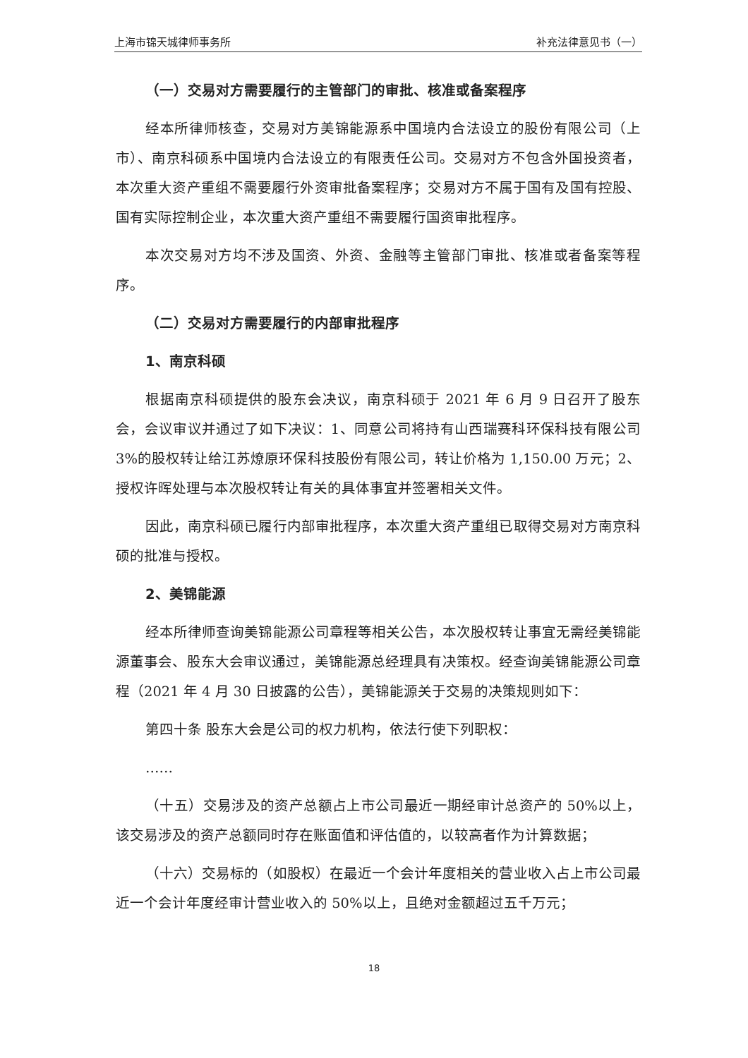上海市锦天城律师事务所 补充法律意见书（一）
（一）交易对方需要履行的主管部门的审批、核准或备案程序
经本所律师核查，交易对方美锦能源系中国境内合法设立的股份有限公司（上市）、南京科硕系中国境内合法设立的有限责任公司。交易对方不包含外国投资者，本次重大资产重组不需要履行外资审批备案程序；交易对方不属于国有及国有控股、国有实际控制企业，本次重大资产重组不需要履行国资审批程序。
本次交易对方均不涉及国资、外资、金融等主管部门审批、核准或者备案等程序。
（二）交易对方需要履行的内部审批程序
1、南京科硕
根据南京科硕提供的股东会决议，南京科硕于 2021 年 6 月 9 日召开了股东会，会议审议并通过了如下决议：1、同意公司将持有山西瑞赛科环保科技有限公司 3%的股权转让给江苏燎原环保科技股份有限公司，转让价格为 1,150.00 万元；2、授权许晖处理与本次股权转让有关的具体事宜并签署相关文件。
因此，南京科硕已履行内部审批程序，本次重大资产重组已取得交易对方南京科硕的批准与授权。
2、美锦能源
经本所律师查询美锦能源公司章程等相关公告，本次股权转让事宜无需经美锦能源董事会、股东大会审议通过，美锦能源总经理具有决策权。经查询美锦能源公司章程（2021 年 4 月 30 日披露的公告），美锦能源关于交易的决策规则如下：
第四十条 股东大会是公司的权力机构，依法行使下列职权：
……
（十五）交易涉及的资产总额占上市公司最近一期经审计总资产的 50%以上，该交易涉及的资产总额同时存在账面值和评估值的，以较高者作为计算数据；
（十六）交易标的（如股权）在最近一个会计年度相关的营业收入占上市公司最近一个会计年度经审计营业收入的 50%以上，且绝对金额超过五千万元；
18